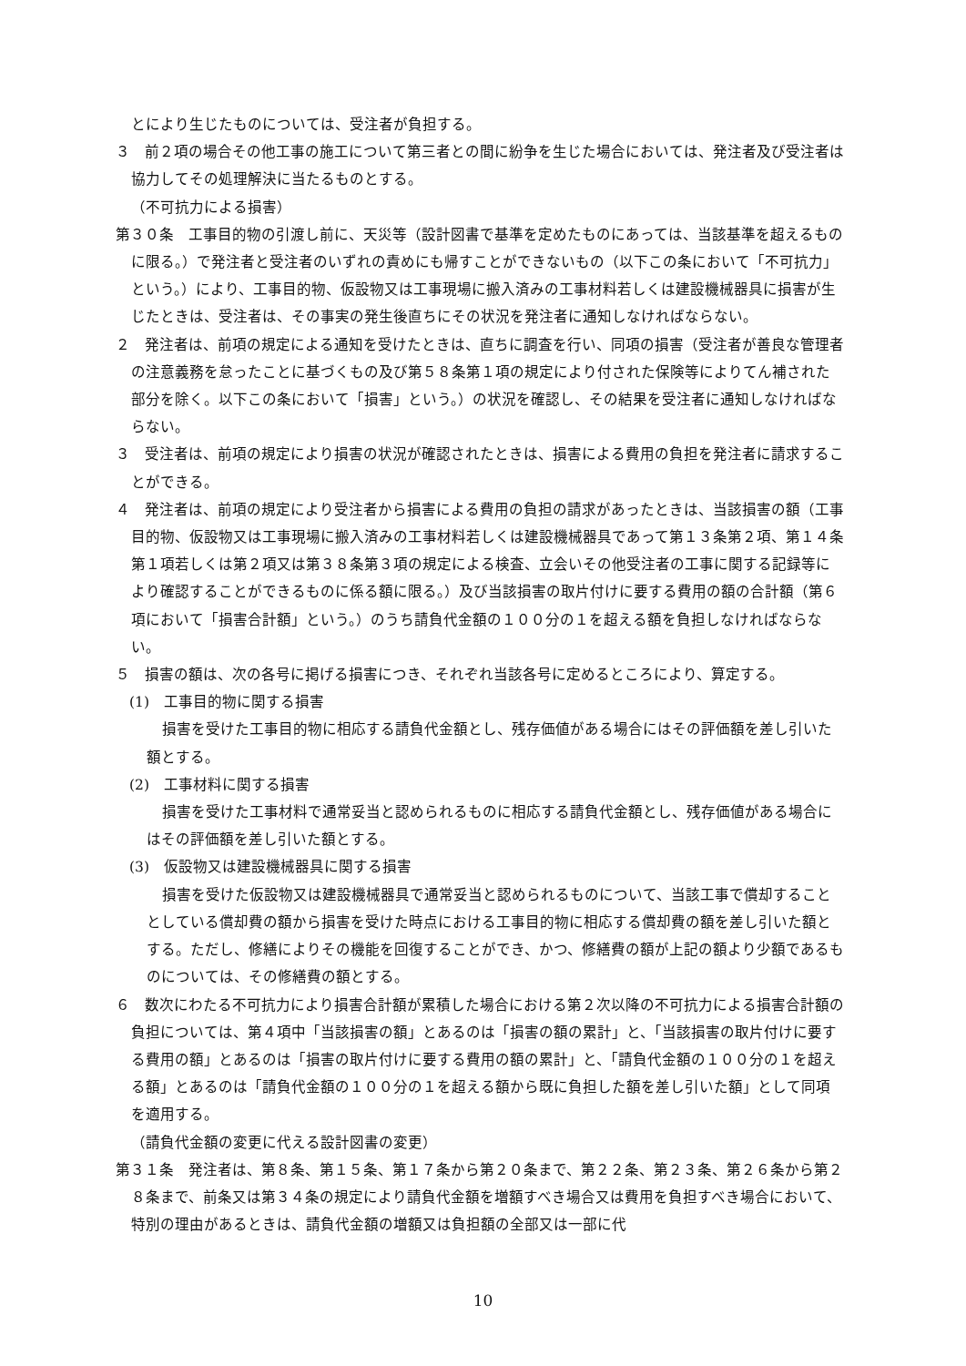とにより生じたものについては、受注者が負担する。
３　前２項の場合その他工事の施工について第三者との間に紛争を生じた場合においては、発注者及び受注者は協力してその処理解決に当たるものとする。
（不可抗力による損害）
第３０条　工事目的物の引渡し前に、天災等（設計図書で基準を定めたものにあっては、当該基準を超えるものに限る。）で発注者と受注者のいずれの責めにも帰すことができないもの（以下この条において「不可抗力」という。）により、工事目的物、仮設物又は工事現場に搬入済みの工事材料若しくは建設機械器具に損害が生じたときは、受注者は、その事実の発生後直ちにその状況を発注者に通知しなければならない。
２　発注者は、前項の規定による通知を受けたときは、直ちに調査を行い、同項の損害（受注者が善良な管理者の注意義務を怠ったことに基づくもの及び第５８条第１項の規定により付された保険等によりてん補された部分を除く。以下この条において「損害」という。）の状況を確認し、その結果を受注者に通知しなければならない。
３　受注者は、前項の規定により損害の状況が確認されたときは、損害による費用の負担を発注者に請求することができる。
４　発注者は、前項の規定により受注者から損害による費用の負担の請求があったときは、当該損害の額（工事目的物、仮設物又は工事現場に搬入済みの工事材料若しくは建設機械器具であって第１３条第２項、第１４条第１項若しくは第２項又は第３８条第３項の規定による検査、立会いその他受注者の工事に関する記録等により確認することができるものに係る額に限る。）及び当該損害の取片付けに要する費用の額の合計額（第６項において「損害合計額」という。）のうち請負代金額の１００分の１を超える額を負担しなければならない。
５　損害の額は、次の各号に掲げる損害につき、それぞれ当該各号に定めるところにより、算定する。
(1)　工事目的物に関する損害
損害を受けた工事目的物に相応する請負代金額とし、残存価値がある場合にはその評価額を差し引いた額とする。
(2)　工事材料に関する損害
損害を受けた工事材料で通常妥当と認められるものに相応する請負代金額とし、残存価値がある場合にはその評価額を差し引いた額とする。
(3)　仮設物又は建設機械器具に関する損害
損害を受けた仮設物又は建設機械器具で通常妥当と認められるものについて、当該工事で償却することとしている償却費の額から損害を受けた時点における工事目的物に相応する償却費の額を差し引いた額とする。ただし、修繕によりその機能を回復することができ、かつ、修繕費の額が上記の額より少額であるものについては、その修繕費の額とする。
６　数次にわたる不可抗力により損害合計額が累積した場合における第２次以降の不可抗力による損害合計額の負担については、第４項中「当該損害の額」とあるのは「損害の額の累計」と、「当該損害の取片付けに要する費用の額」とあるのは「損害の取片付けに要する費用の額の累計」と、「請負代金額の１００分の１を超える額」とあるのは「請負代金額の１００分の１を超える額から既に負担した額を差し引いた額」として同項を適用する。
（請負代金額の変更に代える設計図書の変更）
第３１条　発注者は、第８条、第１５条、第１７条から第２０条まで、第２２条、第２３条、第２６条から第２８条まで、前条又は第３４条の規定により請負代金額を増額すべき場合又は費用を負担すべき場合において、特別の理由があるときは、請負代金額の増額又は負担額の全部又は一部に代
10